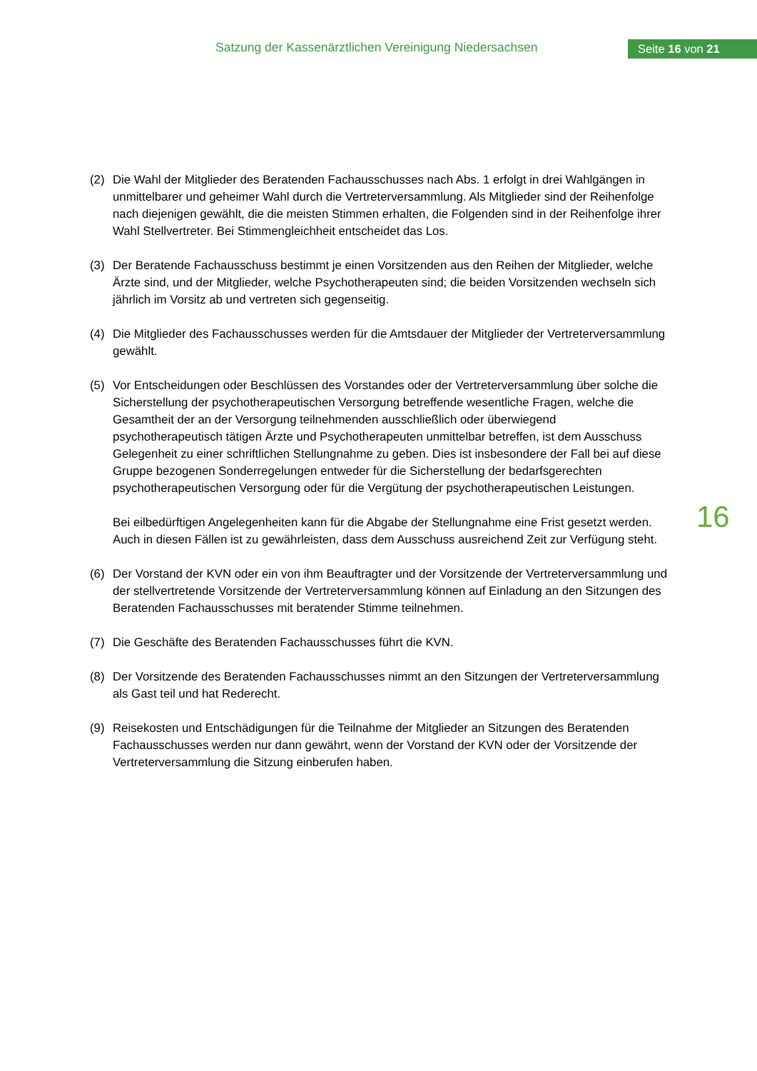Satzung der Kassenärztlichen Vereinigung Niedersachsen
Seite 16 von 21
(2) Die Wahl der Mitglieder des Beratenden Fachausschusses nach Abs. 1 erfolgt in drei Wahl­gängen in unmittelbarer und geheimer Wahl durch die Vertreterversammlung. Als Mitglieder sind der Reihenfolge nach diejenigen gewählt, die die meisten Stimmen erhalten, die Folgen­den sind in der Reihenfolge ihrer Wahl Stellvertreter. Bei Stimmengleichheit entscheidet das Los.
(3) Der Beratende Fachausschuss bestimmt je einen Vorsitzenden aus den Reihen der Mitglie­der, welche Ärzte sind, und der Mitglieder, welche Psychotherapeuten sind; die beiden Vorsit­zenden wechseln sich jährlich im Vorsitz ab und vertreten sich gegenseitig.
(4) Die Mitglieder des Fachausschusses werden für die Amtsdauer der Mitglieder der Vertreter­versammlung gewählt.
(5) Vor Entscheidungen oder Beschlüssen des Vorstandes oder der Vertreterversammlung über solche die Sicherstellung der psychotherapeutischen Versorgung betreffende wesentliche Fragen, welche die Gesamtheit der an der Versorgung teilnehmenden ausschließlich oder überwiegend psychotherapeutisch tätigen Ärzte und Psychotherapeuten unmittelbar betref­fen, ist dem Ausschuss Gelegenheit zu einer schriftlichen Stellungnahme zu geben. Dies ist insbesondere der Fall bei auf diese Gruppe bezogenen Sonderregelungen entweder für die Sicherstellung der bedarfsgerechten psychotherapeutischen Versorgung oder für die Vergü­tung der psychotherapeutischen Leistungen.
Bei eilbedürftigen Angelegenheiten kann für die Abgabe der Stellungnahme eine Frist gesetzt werden. Auch in diesen Fällen ist zu gewährleisten, dass dem Ausschuss ausreichend Zeit zur Verfügung steht.
(6) Der Vorstand der KVN oder ein von ihm Beauftragter und der Vorsitzende der Vertreterver­sammlung und der stellvertretende Vorsitzende der Vertreterversammlung können auf Einla­dung an den Sitzungen des Beratenden Fachausschusses mit beratender Stimme teilneh­men.
(7) Die Geschäfte des Beratenden Fachausschusses führt die KVN.
(8) Der Vorsitzende des Beratenden Fachausschusses nimmt an den Sitzungen der Vertreterver­sammlung als Gast teil und hat Rederecht.
(9) Reisekosten und Entschädigungen für die Teilnahme der Mitglieder an Sitzungen des Bera­tenden Fachausschusses werden nur dann gewährt, wenn der Vorstand der KVN oder der Vorsitzende der Vertreterversammlung die Sitzung einberufen haben.
16